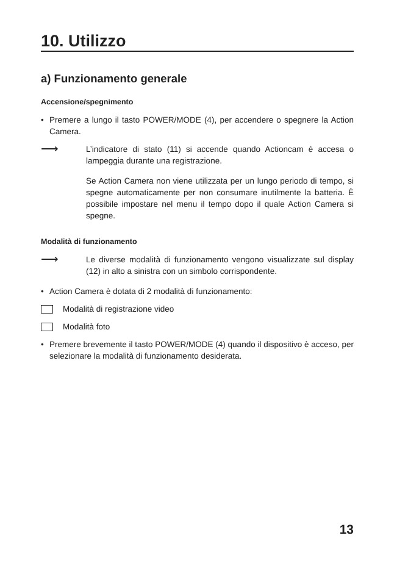10. Utilizzo
a) Funzionamento generale
Accensione/spegnimento
• Premere a lungo il tasto POWER/MODE (4), per accendere o spegnere la Action Camera.
⟶
L’indicatore di stato (11) si accende quando Actioncam è accesa o lampeggia durante una registrazione.
Se Action Camera non viene utilizzata per un lungo periodo di tempo, si spegne automaticamente per non consumare inutilmente la batteria. È possibile impostare nel menu il tempo dopo il quale Action Camera si spegne.
Modalità di funzionamento
⟶
Le diverse modalità di funzionamento vengono visualizzate sul display (12) in alto a sinistra con un simbolo corrispondente.
• Action Camera è dotata di 2 modalità di funzionamento:
Modalità di registrazione video
Modalità foto
• Premere brevemente il tasto POWER/MODE (4) quando il dispositivo è acceso, per selezionare la modalità di funzionamento desiderata.
13